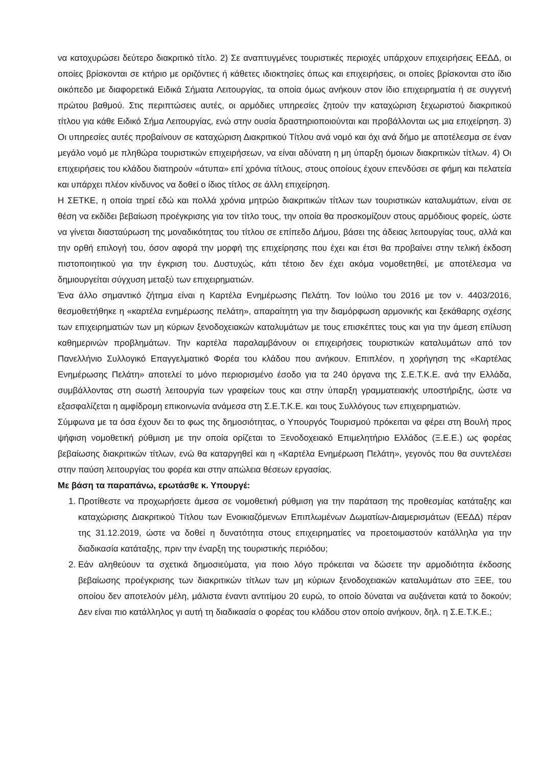να κατοχυρώσει δεύτερο διακριτικό τίτλο. 2) Σε αναπτυγμένες τουριστικές περιοχές υπάρχουν επιχειρήσεις ΕΕΔΔ, οι οποίες βρίσκονται σε κτήριο με οριζόντιες ή κάθετες ιδιοκτησίες όπως και επιχειρήσεις, οι οποίες βρίσκονται στο ίδιο οικόπεδο με διαφορετικά Ειδικά Σήματα Λειτουργίας, τα οποία όμως ανήκουν στον ίδιο επιχειρηματία ή σε συγγενή πρώτου βαθμού. Στις περιπτώσεις αυτές, οι αρμόδιες υπηρεσίες ζητούν την καταχώριση ξεχωριστού διακριτικού τίτλου για κάθε Ειδικό Σήμα Λειτουργίας, ενώ στην ουσία δραστηριοποιούνται και προβάλλονται ως μια επιχείρηση. 3) Οι υπηρεσίες αυτές προβαίνουν σε καταχώριση Διακριτικού Τίτλου ανά νομό και όχι ανά δήμο με αποτέλεσμα σε έναν μεγάλο νομό με πληθώρα τουριστικών επιχειρήσεων, να είναι αδύνατη η μη ύπαρξη όμοιων διακριτικών τίτλων. 4) Οι επιχειρήσεις του κλάδου διατηρούν «άτυπα» επί χρόνια τίτλους, στους οποίους έχουν επενδύσει σε φήμη και πελατεία και υπάρχει πλέον κίνδυνος να δοθεί ο ίδιος τίτλος σε άλλη επιχείρηση.
Η ΣΕΤΚΕ, η οποία τηρεί εδώ και πολλά χρόνια μητρώο διακριτικών τίτλων των τουριστικών καταλυμάτων, είναι σε θέση να εκδίδει βεβαίωση προέγκρισης για τον τίτλο τους, την οποία θα προσκομίζουν στους αρμόδιους φορείς, ώστε να γίνεται διασταύρωση της μοναδικότητας του τίτλου σε επίπεδο Δήμου, βάσει της άδειας λειτουργίας τους, αλλά και την ορθή επιλογή του, όσον αφορά την μορφή της επιχείρησης που έχει και έτσι θα προβαίνει στην τελική έκδοση πιστοποιητικού για την έγκριση του. Δυστυχώς, κάτι τέτοιο δεν έχει ακόμα νομοθετηθεί, με αποτέλεσμα να δημιουργείται σύγχυση μεταξύ των επιχειρηματιών.
Ένα άλλο σημαντικό ζήτημα είναι η Καρτέλα Ενημέρωσης Πελάτη. Τον Ιούλιο του 2016 με τον ν. 4403/2016, θεσμοθετήθηκε η «καρτέλα ενημέρωσης πελάτη», απαραίτητη για την διαμόρφωση αρμονικής και ξεκάθαρης σχέσης των επιχειρηματιών των μη κύριων ξενοδοχειακών καταλυμάτων με τους επισκέπτες τους και για την άμεση επίλυση καθημερινών προβλημάτων. Την καρτέλα παραλαμβάνουν οι επιχειρήσεις τουριστικών καταλυμάτων από τον Πανελλήνιο Συλλογικό Επαγγελματικό Φορέα του κλάδου που ανήκουν. Επιπλέον, η χορήγηση της «Καρτέλας Ενημέρωσης Πελάτη» αποτελεί το μόνο περιορισμένο έσοδο για τα 240 όργανα της Σ.Ε.Τ.Κ.Ε. ανά την Ελλάδα, συμβάλλοντας στη σωστή λειτουργία των γραφείων τους και στην ύπαρξη γραμματειακής υποστήριξης, ώστε να εξασφαλίζεται η αμφίδρομη επικοινωνία ανάμεσα στη Σ.Ε.Τ.Κ.Ε. και τους Συλλόγους των επιχειρηματιών.
Σύμφωνα με τα όσα έχουν δει το φως της δημοσιότητας, ο Υπουργός Τουρισμού πρόκειται να φέρει στη Βουλή προς ψήφιση νομοθετική ρύθμιση με την οποία ορίζεται το Ξενοδοχειακό Επιμελητήριο Ελλάδος (Ξ.Ε.Ε.) ως φορέας βεβαίωσης διακριτικών τίτλων, ενώ θα καταργηθεί και η «Καρτέλα Ενημέρωση Πελάτη», γεγονός που θα συντελέσει στην παύση λειτουργίας του φορέα και στην απώλεια θέσεων εργασίας.
Με βάση τα παραπάνω, ερωτάσθε κ. Υπουργέ:
1. Προτίθεστε να προχωρήσετε άμεσα σε νομοθετική ρύθμιση για την παράταση της προθεσμίας κατάταξης και καταχώρισης Διακριτικού Τίτλου των Ενοικιαζόμενων Επιπλωμένων Δωματίων-Διαμερισμάτων (ΕΕΔΔ) πέραν της 31.12.2019, ώστε να δοθεί η δυνατότητα στους επιχειρηματίες να προετοιμαστούν κατάλληλα για την διαδικασία κατάταξης, πριν την έναρξη της τουριστικής περιόδου;
2. Εάν αληθεύουν τα σχετικά δημοσιεύματα, για ποιο λόγο πρόκειται να δώσετε την αρμοδιότητα έκδοσης βεβαίωσης προέγκρισης των διακριτικών τίτλων των μη κύριων ξενοδοχειακών καταλυμάτων στο ΞΕΕ, του οποίου δεν αποτελούν μέλη, μάλιστα έναντι αντιτίμου 20 ευρώ, το οποίο δύναται να αυξάνεται κατά το δοκούν; Δεν είναι πιο κατάλληλος γι αυτή τη διαδικασία ο φορέας του κλάδου στον οποίο ανήκουν, δηλ. η Σ.Ε.Τ.Κ.Ε.;